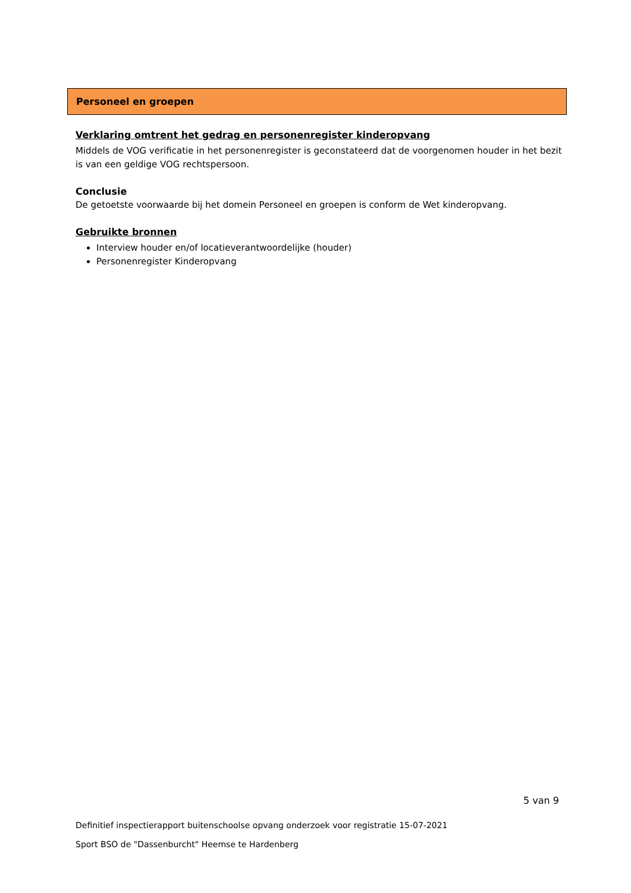Personeel en groepen
Verklaring omtrent het gedrag en personenregister kinderopvang
Middels de VOG verificatie in het personenregister is geconstateerd dat de voorgenomen houder in het bezit is van een geldige VOG rechtspersoon.
Conclusie
De getoetste voorwaarde bij het domein Personeel en groepen is conform de Wet kinderopvang.
Gebruikte bronnen
Interview houder en/of locatieverantwoordelijke (houder)
Personenregister Kinderopvang
5 van 9
Definitief inspectierapport buitenschoolse opvang onderzoek voor registratie 15-07-2021
Sport BSO de "Dassenburcht" Heemse te Hardenberg